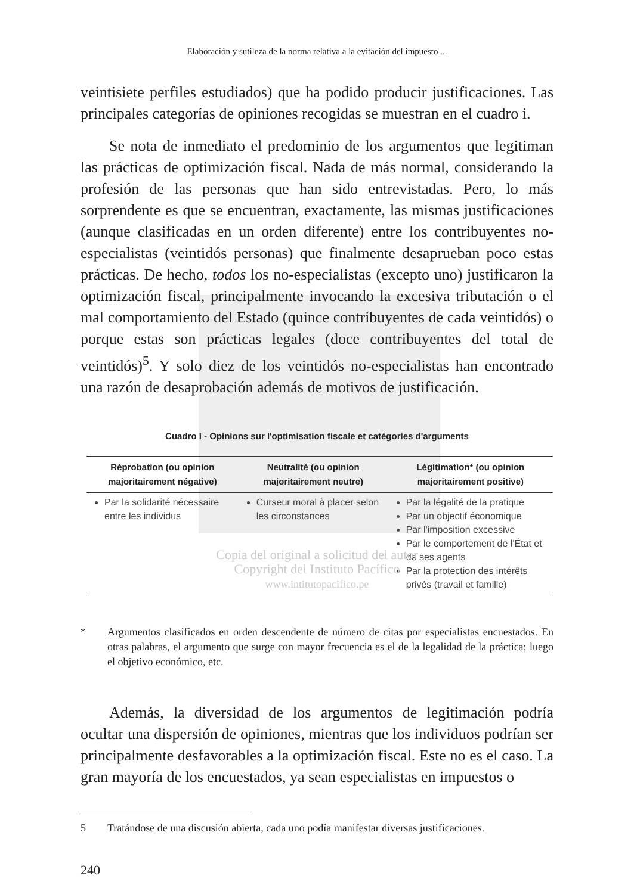Elaboración y sutileza de la norma relativa a la evitación del impuesto ...
veintisiete perfiles estudiados) que ha podido producir justificaciones. Las principales categorías de opiniones recogidas se muestran en el cuadro i.
Se nota de inmediato el predominio de los argumentos que legitiman las prácticas de optimización fiscal. Nada de más normal, considerando la profesión de las personas que han sido entrevistadas. Pero, lo más sorprendente es que se encuentran, exactamente, las mismas justificaciones (aunque clasificadas en un orden diferente) entre los contribuyentes no-especialistas (veintidós personas) que finalmente desaprueban poco estas prácticas. De hecho, todos los no-especialistas (excepto uno) justificaron la optimización fiscal, principalmente invocando la excesiva tributación o el mal comportamiento del Estado (quince contribuyentes de cada veintidós) o porque estas son prácticas legales (doce contribuyentes del total de veintidós)<sup>5</sup>. Y solo diez de los veintidós no-especialistas han encontrado una razón de desaprobación además de motivos de justificación.
Cuadro I - Opinions sur l'optimisation fiscale et catégories d'arguments
| Réprobation (ou opinion majoritairement négative) | Neutralité (ou opinion majoritairement neutre) | Légitimation* (ou opinion majoritairement positive) |
| --- | --- | --- |
| Par la solidarité nécessaire entre les individus | Curseur moral à placer selon les circonstances | Par la légalité de la pratique Par un objectif économique Par l'imposition excessive Par le comportement de l'État et de ses agents Par la protection des intérêts privés (travail et famille) |
Copia del original a solicitud del autor
Copyright del Instituto Pacífico
www.intitutopacifico.pe
* Argumentos clasificados en orden descendente de número de citas por especialistas encuestados. En otras palabras, el argumento que surge con mayor frecuencia es el de la legalidad de la práctica; luego el objetivo económico, etc.
Además, la diversidad de los argumentos de legitimación podría ocultar una dispersión de opiniones, mientras que los individuos podrían ser principalmente desfavorables a la optimización fiscal. Este no es el caso. La gran mayoría de los encuestados, ya sean especialistas en impuestos o
5 Tratándose de una discusión abierta, cada uno podía manifestar diversas justificaciones.
240